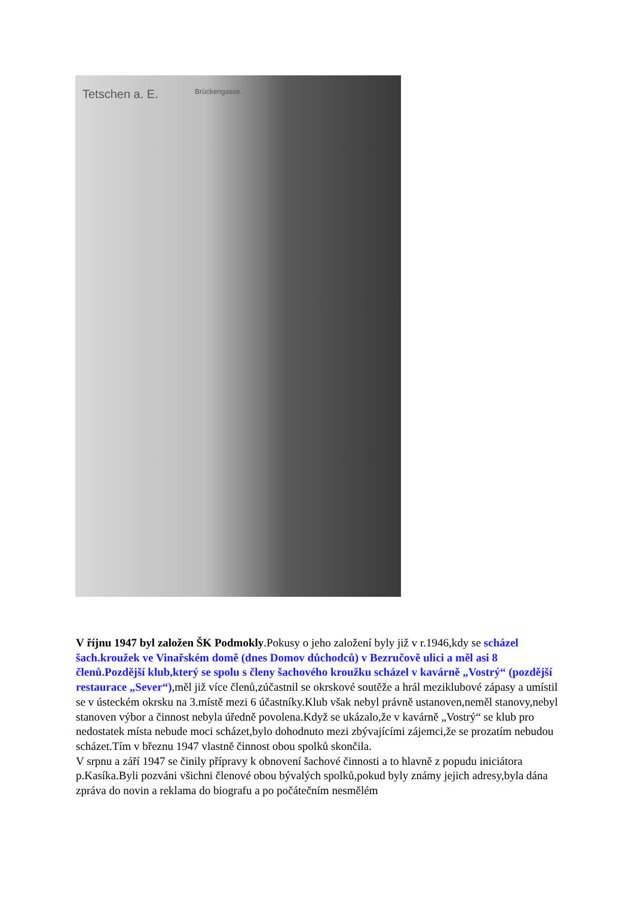Tetschen a. E. Brückengasse.
V říjnu 1947 byl založen ŠK Podmokly.Pokusy o jeho založení byly již v r.1946,kdy se scházel šach.kroužek ve Vinařském domě (dnes Domov důchodců) v Bezručově ulici a měl asi 8 členů.Pozdější klub,který se spolu s členy šachového kroužku scházel v kavárně „Vostrý“ (pozdější restaurace „Sever“),měl již více členů,zúčastnil se okrskové soutěže a hrál meziklubové zápasy a umístil se v ústeckém okrsku na 3.místě mezi 6 účastníky.Klub však nebyl právně ustanoven,neměl stanovy,nebyl stanoven výbor a činnost nebyla úředně povolena.Když se ukázalo,že v kavárně „Vostrý“ se klub pro nedostatek místa nebude moci scházet,bylo dohodnuto mezi zbývajícími zájemci,že se prozatím nebudou scházet.Tím v březnu 1947 vlastně činnost obou spolků skončila.
V srpnu a září 1947 se činily přípravy k obnovení šachové činnosti a to hlavně z popudu iniciátora p.Kasíka.Byli pozváni všichni členové obou bývalých spolků,pokud byly známy jejich adresy,byla dána zpráva do novin a reklama do biografu a po počátečním nesmělém